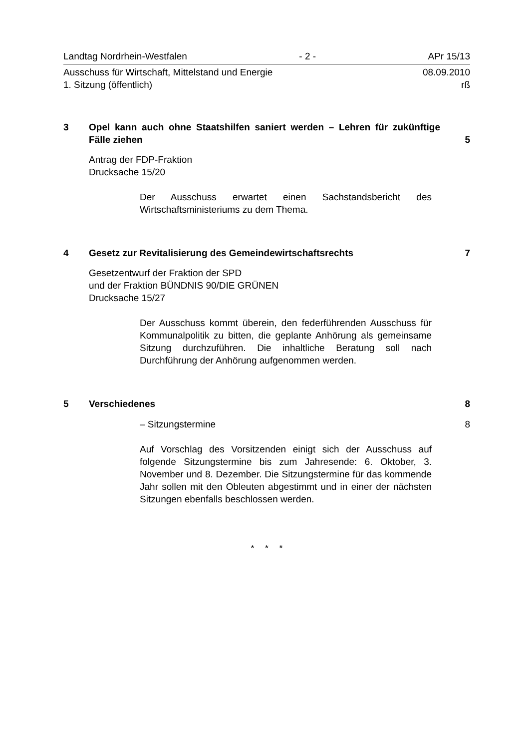Landtag Nordrhein-Westfalen - 2 - APr 15/13
Ausschuss für Wirtschaft, Mittelstand und Energie 08.09.2010
1. Sitzung (öffentlich) rß
3 Opel kann auch ohne Staatshilfen saniert werden – Lehren für zukünftige Fälle ziehen
5
Antrag der FDP-Fraktion
Drucksache 15/20
Der Ausschuss erwartet einen Sachstandsbericht des Wirtschaftsministeriums zu dem Thema.
4 Gesetz zur Revitalisierung des Gemeindewirtschaftsrechts
7
Gesetzentwurf der Fraktion der SPD
und der Fraktion BÜNDNIS 90/DIE GRÜNEN
Drucksache 15/27
Der Ausschuss kommt überein, den federführenden Ausschuss für Kommunalpolitik zu bitten, die geplante Anhörung als gemeinsame Sitzung durchzuführen. Die inhaltliche Beratung soll nach Durchführung der Anhörung aufgenommen werden.
5 Verschiedenes 8
– Sitzungstermine 8
Auf Vorschlag des Vorsitzenden einigt sich der Ausschuss auf folgende Sitzungstermine bis zum Jahresende: 6. Oktober, 3. November und 8. Dezember. Die Sitzungstermine für das kommende Jahr sollen mit den Obleuten abgestimmt und in einer der nächsten Sitzungen ebenfalls beschlossen werden.
* * *